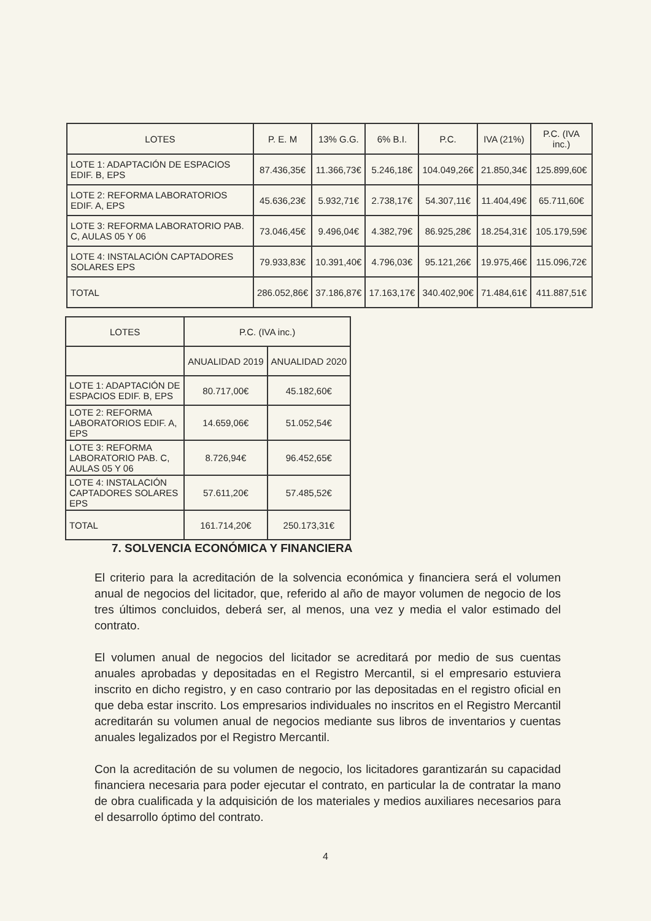| LOTES | P. E. M | 13% G.G. | 6% B.I. | P.C. | IVA (21%) | P.C. (IVA inc.) |
| --- | --- | --- | --- | --- | --- | --- |
| LOTE 1: ADAPTACIÓN DE ESPACIOS EDIF. B, EPS | 87.436,35€ | 11.366,73€ | 5.246,18€ | 104.049,26€ | 21.850,34€ | 125.899,60€ |
| LOTE 2: REFORMA LABORATORIOS EDIF. A, EPS | 45.636,23€ | 5.932,71€ | 2.738,17€ | 54.307,11€ | 11.404,49€ | 65.711,60€ |
| LOTE 3: REFORMA LABORATORIO PAB. C, AULAS 05 Y 06 | 73.046,45€ | 9.496,04€ | 4.382,79€ | 86.925,28€ | 18.254,31€ | 105.179,59€ |
| LOTE 4: INSTALACIÓN CAPTADORES SOLARES EPS | 79.933,83€ | 10.391,40€ | 4.796,03€ | 95.121,26€ | 19.975,46€ | 115.096,72€ |
| TOTAL | 286.052,86€ | 37.186,87€ | 17.163,17€ | 340.402,90€ | 71.484,61€ | 411.887,51€ |
| LOTES | P.C. (IVA inc.) | |
| --- | --- | --- |
| | ANUALIDAD 2019 | ANUALIDAD 2020 |
| LOTE 1: ADAPTACIÓN DE ESPACIOS EDIF. B, EPS | 80.717,00€ | 45.182,60€ |
| LOTE 2: REFORMA LABORATORIOS EDIF. A, EPS | 14.659,06€ | 51.052,54€ |
| LOTE 3: REFORMA LABORATORIO PAB. C, AULAS 05 Y 06 | 8.726,94€ | 96.452,65€ |
| LOTE 4: INSTALACIÓN CAPTADORES SOLARES EPS | 57.611,20€ | 57.485,52€ |
| TOTAL | 161.714,20€ | 250.173,31€ |
7. SOLVENCIA ECONÓMICA Y FINANCIERA
El criterio para la acreditación de la solvencia económica y financiera será el volumen anual de negocios del licitador, que, referido al año de mayor volumen de negocio de los tres últimos concluidos, deberá ser, al menos, una vez y media el valor estimado del contrato.
El volumen anual de negocios del licitador se acreditará por medio de sus cuentas anuales aprobadas y depositadas en el Registro Mercantil, si el empresario estuviera inscrito en dicho registro, y en caso contrario por las depositadas en el registro oficial en que deba estar inscrito. Los empresarios individuales no inscritos en el Registro Mercantil acreditarán su volumen anual de negocios mediante sus libros de inventarios y cuentas anuales legalizados por el Registro Mercantil.
Con la acreditación de su volumen de negocio, los licitadores garantizarán su capacidad financiera necesaria para poder ejecutar el contrato, en particular la de contratar la mano de obra cualificada y la adquisición de los materiales y medios auxiliares necesarios para el desarrollo óptimo del contrato.
4